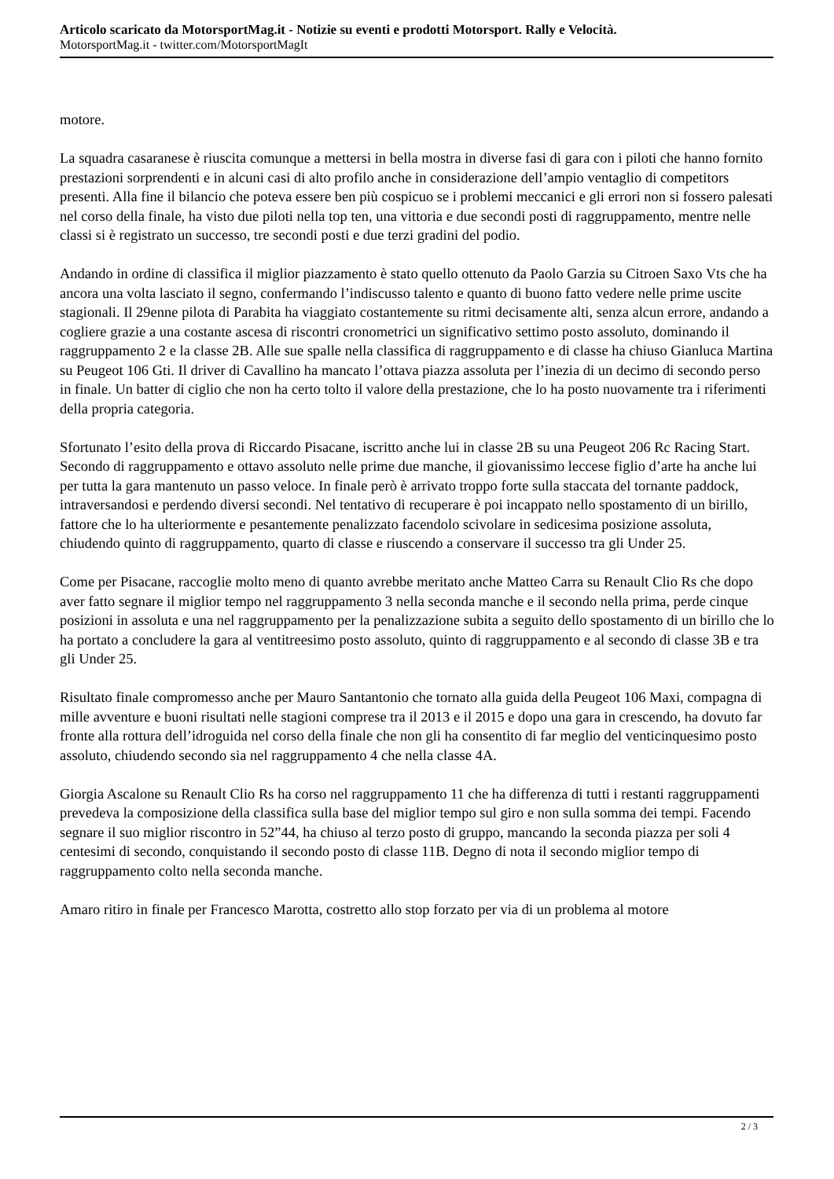Articolo scaricato da MotorsportMag.it - Notizie su eventi e prodotti Motorsport. Rally e Velocità.
MotorsportMag.it - twitter.com/MotorsportMagIt
motore.
La squadra casaranese è riuscita comunque a mettersi in bella mostra in diverse fasi di gara con i piloti che hanno fornito prestazioni sorprendenti e in alcuni casi di alto profilo anche in considerazione dell’ampio ventaglio di competitors presenti. Alla fine il bilancio che poteva essere ben più cospicuo se i problemi meccanici e gli errori non si fossero palesati nel corso della finale, ha visto due piloti nella top ten, una vittoria e due secondi posti di raggruppamento, mentre nelle classi si è registrato un successo, tre secondi posti e due terzi gradini del podio.
Andando in ordine di classifica il miglior piazzamento è stato quello ottenuto da Paolo Garzia su Citroen Saxo Vts che ha ancora una volta lasciato il segno, confermando l’indiscusso talento e quanto di buono fatto vedere nelle prime uscite stagionali. Il 29enne pilota di Parabita ha viaggiato costantemente su ritmi decisamente alti, senza alcun errore, andando a cogliere grazie a una costante ascesa di riscontri cronometrici un significativo settimo posto assoluto, dominando il raggruppamento 2 e la classe 2B. Alle sue spalle nella classifica di raggruppamento e di classe ha chiuso Gianluca Martina su Peugeot 106 Gti. Il driver di Cavallino ha mancato l’ottava piazza assoluta per l’inezia di un decimo di secondo perso in finale. Un batter di ciglio che non ha certo tolto il valore della prestazione, che lo ha posto nuovamente tra i riferimenti della propria categoria.
Sfortunato l’esito della prova di Riccardo Pisacane, iscritto anche lui in classe 2B su una Peugeot 206 Rc Racing Start. Secondo di raggruppamento e ottavo assoluto nelle prime due manche, il giovanissimo leccese figlio d’arte ha anche lui per tutta la gara mantenuto un passo veloce. In finale però è arrivato troppo forte sulla staccata del tornante paddock, intraversandosi e perdendo diversi secondi. Nel tentativo di recuperare è poi incappato nello spostamento di un birillo, fattore che lo ha ulteriormente e pesantemente penalizzato facendolo scivolare in sedicesima posizione assoluta, chiudendo quinto di raggruppamento, quarto di classe e riuscendo a conservare il successo tra gli Under 25.
Come per Pisacane, raccoglie molto meno di quanto avrebbe meritato anche Matteo Carra su Renault Clio Rs che dopo aver fatto segnare il miglior tempo nel raggruppamento 3 nella seconda manche e il secondo nella prima, perde cinque posizioni in assoluta e una nel raggruppamento per la penalizzazione subita a seguito dello spostamento di un birillo che lo ha portato a concludere la gara al ventitreesimo posto assoluto, quinto di raggruppamento e al secondo di classe 3B e tra gli Under 25.
Risultato finale compromesso anche per Mauro Santantonio che tornato alla guida della Peugeot 106 Maxi, compagna di mille avventure e buoni risultati nelle stagioni comprese tra il 2013 e il 2015 e dopo una gara in crescendo, ha dovuto far fronte alla rottura dell’idroguida nel corso della finale che non gli ha consentito di far meglio del venticinquesimo posto assoluto, chiudendo secondo sia nel raggruppamento 4 che nella classe 4A.
Giorgia Ascalone su Renault Clio Rs ha corso nel raggruppamento 11 che ha differenza di tutti i restanti raggruppamenti prevedeva la composizione della classifica sulla base del miglior tempo sul giro e non sulla somma dei tempi. Facendo segnare il suo miglior riscontro in 52”44, ha chiuso al terzo posto di gruppo, mancando la seconda piazza per soli 4 centesimi di secondo, conquistando il secondo posto di classe 11B. Degno di nota il secondo miglior tempo di raggruppamento colto nella seconda manche.
Amaro ritiro in finale per Francesco Marotta, costretto allo stop forzato per via di un problema al motore
2 / 3